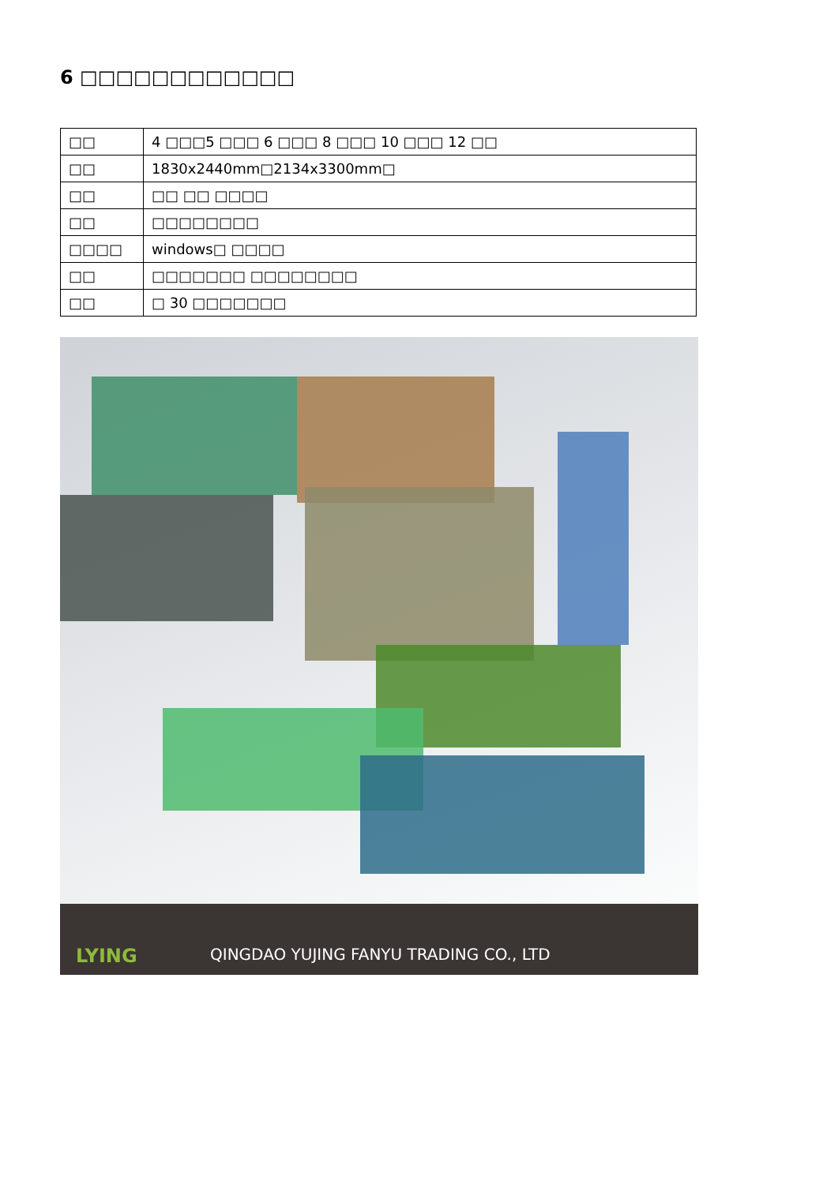6 □□□□□□□□□□□□
| □□ | 4 □□□5 □□□ 6 □□□ 8 □□□ 10 □□□ 12 □□ |
| □□ | 1830x2440mm□2134x3300mm□ |
| □□ | □□ □□ □□□□ |
| □□ | □□□□□□□□ |
| □□□□ | windows□ □□□□ |
| □□ | □□□□□□□ □□□□□□□□ |
| □□ | □ 30 □□□□□□□ |
LYING
QINGDAO YUJING FANYU TRADING CO., LTD